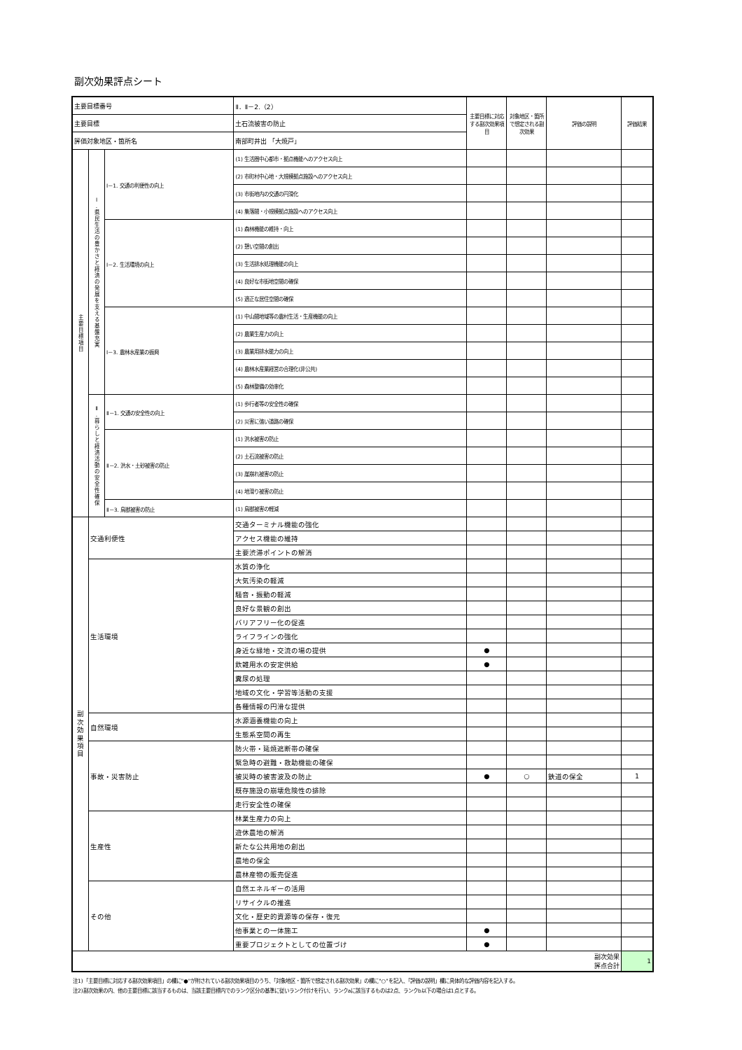副次効果評点シート
| 主要目標番号 | | | Ⅱ．Ⅱ－2.（2） | | 主要目標に対応する副次効果項目 | 対象地区・箇所で想定される副次効果 | 評価の説明 | 評価結果 |
| 主要目標 | | | 土石流被害の防止 | | | | | |
| 評価対象地区・箇所名 | | | 南部町井出 「大焼戸」 | | | | | |
| 主 要 目 標 項 目 | Ⅰ . 県 民 生 活 の 豊 か さ と 経 済 の 発 展 を 支 え る 基 盤 充 実 | Ⅰ－1. 交通の利便性の向上 | | (1) 生活圏中心都市・拠点機能へのアクセス向上 | | | | |
| | | | | (2) 市町村中心地・大規模拠点施設へのアクセス向上 | | | | |
| | | | | (3) 市街地内の交通の円滑化 | | | | |
| | | | | (4) 集落間・小規模拠点施設へのアクセス向上 | | | | |
| | | Ⅰ－2. 生活環境の向上 | | (1) 森林機能の維持・向上 | | | | |
| | | | | (2) 憩い空間の創出 | | | | |
| | | | | (3) 生活排水処理機能の向上 | | | | |
| | | | | (4) 良好な市街地空間の確保 | | | | |
| | | | | (5) 適正な居住空間の確保 | | | | |
| | | Ⅰ－3. 農林水産業の振興 | | (1) 中山間地域等の農村生活・生産機能の向上 | | | | |
| | | | | (2) 農業生産力の向上 | | | | |
| | | | | (3) 農業用排水能力の向上 | | | | |
| | | | | (4) 農林水産業経営の合理化(非公共) | | | | |
| | | | | (5) 森林整備の効率化 | | | | |
| | Ⅱ . 暮 ら し と 経 済 活 動 の 安 全 性 確 保 | Ⅱ－1. 交通の安全性の向上 | | (1) 歩行者等の安全性の確保 | | | | |
| | | | | (2) 災害に強い道路の確保 | | | | |
| | | Ⅱ－2. 洪水・土砂被害の防止 | | (1) 洪水被害の防止 | | | | |
| | | | | (2) 土石流被害の防止 | | | | |
| | | | | (3) 崖崩れ被害の防止 | | | | |
| | | | | (4) 地滑り被害の防止 | | | | |
| | | Ⅱ－3. 鳥獣被害の防止 | | (1) 鳥獣被害の軽減 | | | | |
| 副 次 効 果 項 目 | 交通利便性 | | 交通ターミナル機能の強化 | | | | | |
| | | | アクセス機能の維持 | | | | | |
| | | | 主要渋滞ポイントの解消 | | | | | |
| | 生活環境 | | 水質の浄化 | | | | | |
| | | | 大気汚染の軽減 | | | | | |
| | | | 騒音・振動の軽減 | | | | | |
| | | | 良好な景観の創出 | | | | | |
| | | | バリアフリー化の促進 | | | | | |
| | | | ライフラインの強化 | | | | | |
| | | | 身近な緑地・交流の場の提供 | | ● | | | |
| | | | 飲雑用水の安定供給 | | ● | | | |
| | | | 糞尿の処理 | | | | | |
| | | | 地域の文化・学習等活動の支援 | | | | | |
| | | | 各種情報の円滑な提供 | | | | | |
| | 自然環境 | | 水源涵養機能の向上 | | | | | |
| | | | 生態系空間の再生 | | | | | |
| | 事故・災害防止 | | 防火帯・延焼遮断帯の確保 | | | | | |
| | | | 緊急時の避難・救助機能の確保 | | | | | |
| | | | 被災時の被害波及の防止 | | ● | ○ | 鉄道の保全 | 1 |
| | | | 既存施設の崩壊危険性の排除 | | | | | |
| | | | 走行安全性の確保 | | | | | |
| | 生産性 | | 林業生産力の向上 | | | | | |
| | | | 遊休農地の解消 | | | | | |
| | | | 新たな公共用地の創出 | | | | | |
| | | | 農地の保全 | | | | | |
| | | | 農林産物の販売促進 | | | | | |
| | その他 | | 自然エネルギーの活用 | | | | | |
| | | | リサイクルの推進 | | | | | |
| | | | 文化・歴史的資源等の保存・復元 | | | | | |
| | | | 他事業との一体施工 | | ● | | | |
| | | | 重要プロジェクトとしての位置づけ | | ● | | | |
| 副次効果 評点合計 | | | | | | | | 1 |
注1)「主要目標に対応する副次効果項目」の欄に"●"が附されている副次効果項目のうち、「対象地区・箇所で想定される副次効果」の欄に"○"を記入、「評価の説明」欄に具体的な評価内容を記入する。
注2)副次効果の内、他の主要目標に該当するものは、当該主要目標内でのランク区分の基準に従いランク付けを行い、ランクaに該当するものは2点、ランクb以下の場合は1点とする。